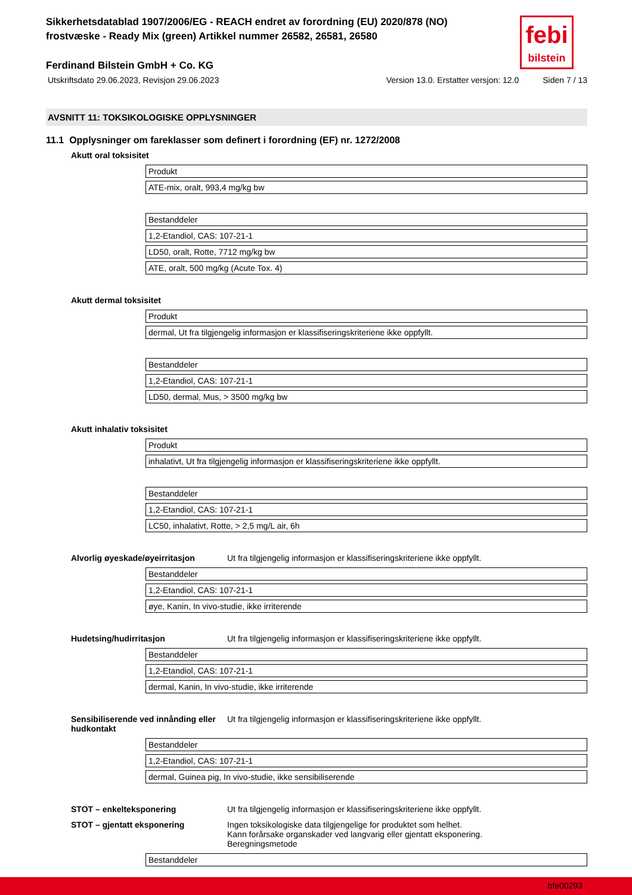febi
bilstein
Sikkerhetsdatablad 1907/2006/EG - REACH endret av forordning (EU) 2020/878 (NO)
frostvæske - Ready Mix (green) Artikkel nummer 26582, 26581, 26580
Ferdinand Bilstein GmbH + Co. KG
Utskriftsdato 29.06.2023, Revisjon 29.06.2023 Version 13.0. Erstatter versjon: 12.0 Siden 7 / 13
AVSNITT 11: TOKSIKOLOGISKE OPPLYSNINGER
11.1 Opplysninger om fareklasser som definert i forordning (EF) nr. 1272/2008
Akutt oral toksisitet
| Produkt |
| ATE-mix, oralt, 993,4 mg/kg bw |
| Bestanddeler |
| 1,2-Etandiol, CAS: 107-21-1 |
| LD50, oralt, Rotte, 7712 mg/kg bw |
| ATE, oralt, 500 mg/kg (Acute Tox. 4) |
Akutt dermal toksisitet
| Produkt |
| dermal, Ut fra tilgjengelig informasjon er klassifiseringskriteriene ikke oppfyllt. |
| Bestanddeler |
| 1,2-Etandiol, CAS: 107-21-1 |
| LD50, dermal, Mus, > 3500 mg/kg bw |
Akutt inhalativ toksisitet
| Produkt |
| inhalativt, Ut fra tilgjengelig informasjon er klassifiseringskriteriene ikke oppfyllt. |
| Bestanddeler |
| 1,2-Etandiol, CAS: 107-21-1 |
| LC50, inhalativt, Rotte, > 2,5 mg/L air, 6h |
Alvorlig øyeskade/øyeirritasjon Ut fra tilgjengelig informasjon er klassifiseringskriteriene ikke oppfyllt.
| Bestanddeler |
| 1,2-Etandiol, CAS: 107-21-1 |
| øye, Kanin, In vivo-studie, ikke irriterende |
Hudetsing/hudirritasjon Ut fra tilgjengelig informasjon er klassifiseringskriteriene ikke oppfyllt.
| Bestanddeler |
| 1,2-Etandiol, CAS: 107-21-1 |
| dermal, Kanin, In vivo-studie, ikke irriterende |
Sensibiliserende ved innånding eller hudkontakt
Ut fra tilgjengelig informasjon er klassifiseringskriteriene ikke oppfyllt.
| Bestanddeler |
| 1,2-Etandiol, CAS: 107-21-1 |
| dermal, Guinea pig, In vivo-studie, ikke sensibiliserende |
STOT – enkelteksponering Ut fra tilgjengelig informasjon er klassifiseringskriteriene ikke oppfyllt.
STOT – gjentatt eksponering Ingen toksikologiske data tilgjengelige for produktet som helhet.
Kann forårsake organskader ved langvarig eller gjentatt eksponering.
Beregningsmetode
| Bestanddeler |
bfe00293